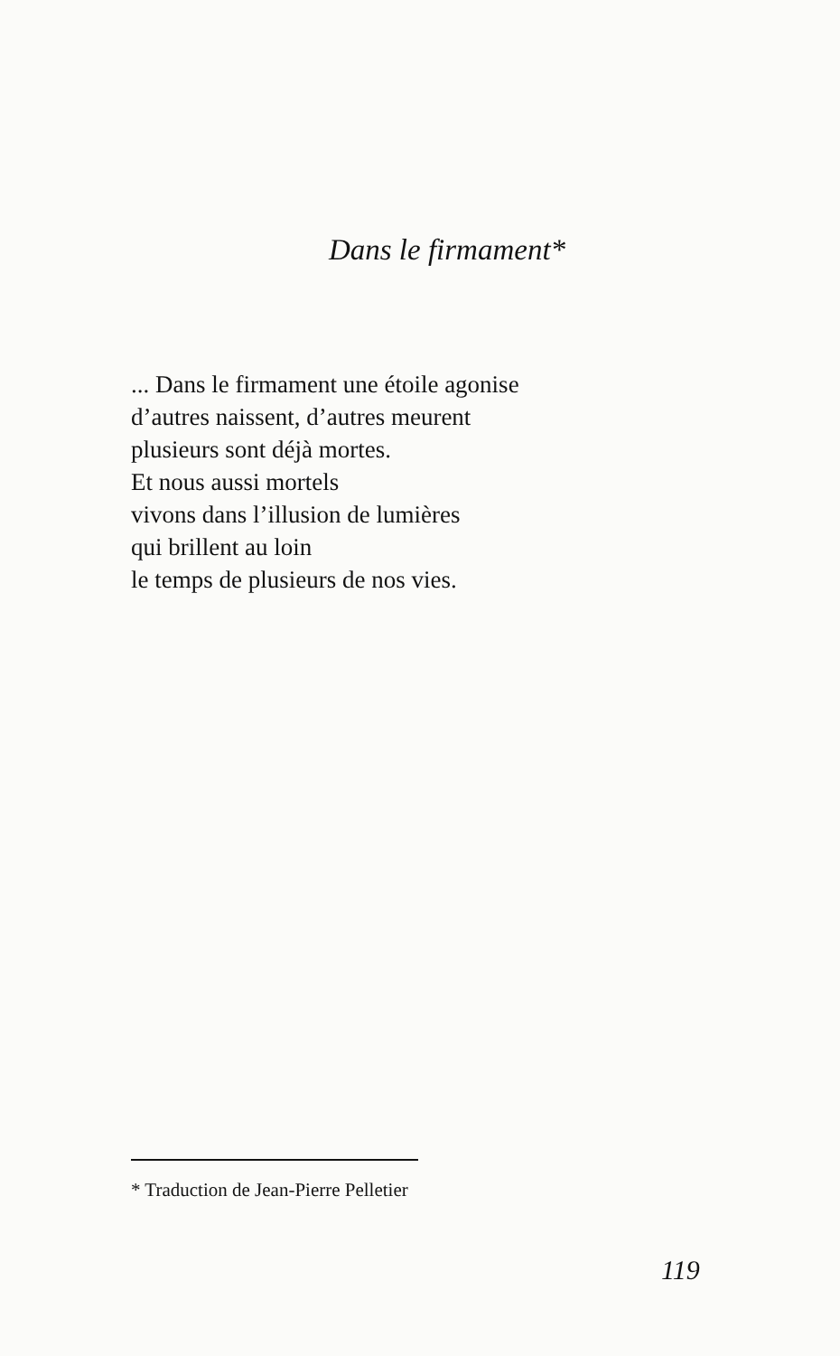Dans le firmament*
... Dans le firmament une étoile agonise
d’autres naissent, d’autres meurent
plusieurs sont déjà mortes.
Et nous aussi mortels
vivons dans l’illusion de lumières
qui brillent au loin
le temps de plusieurs de nos vies.
* Traduction de Jean-Pierre Pelletier
119